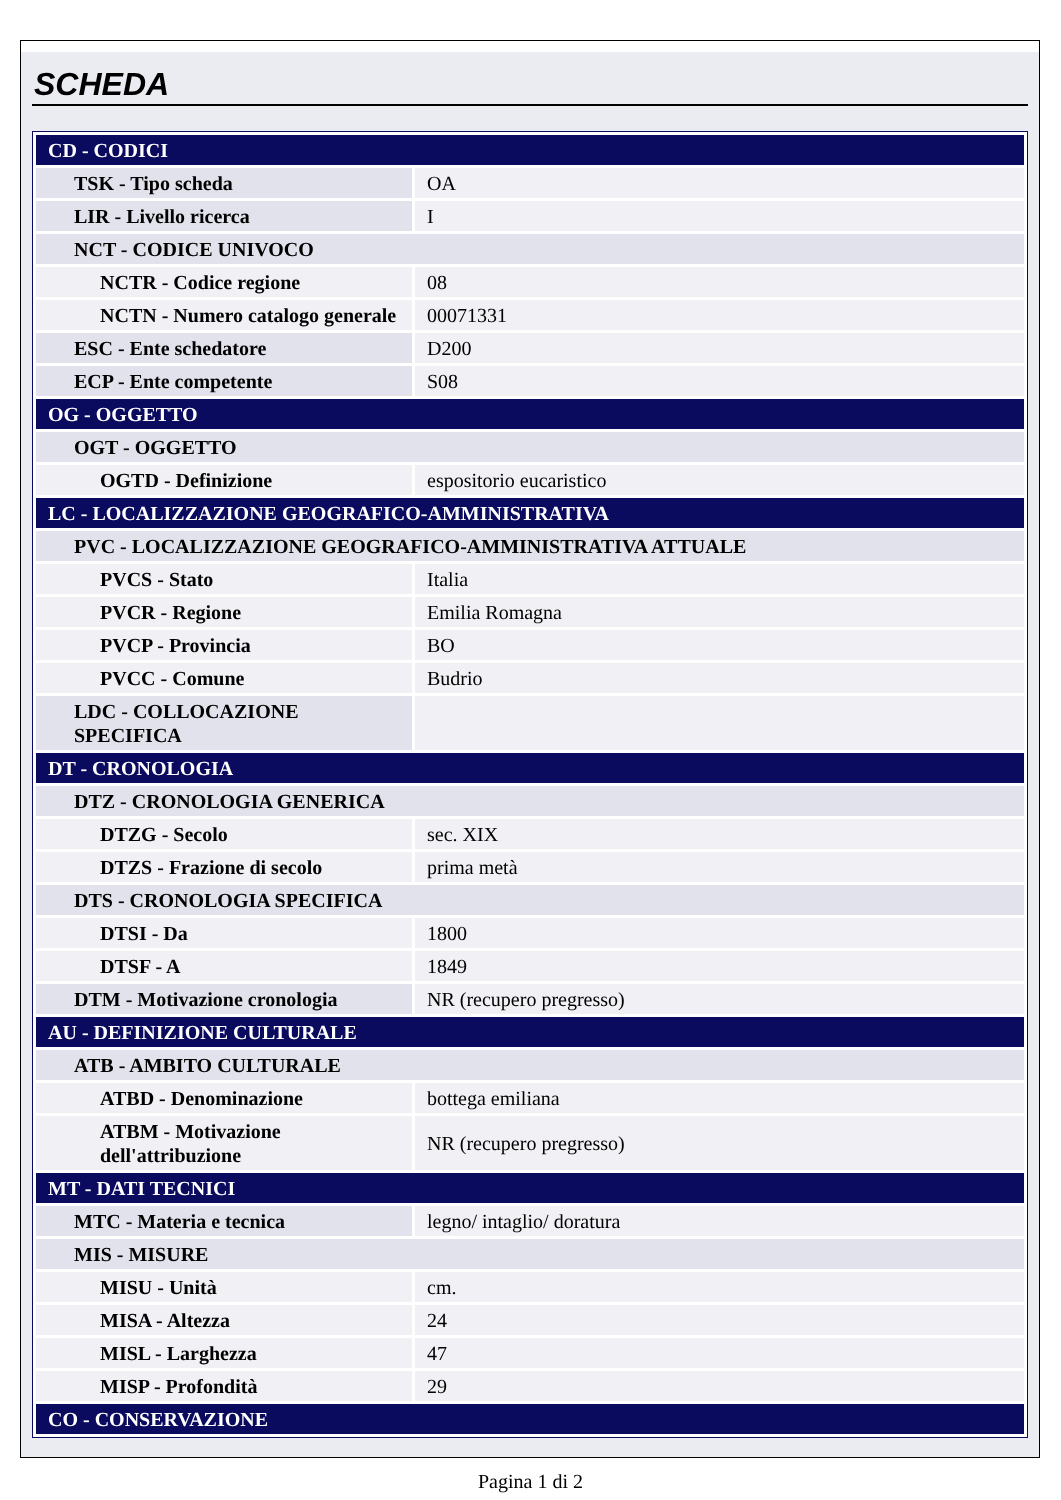SCHEDA
| CD - CODICI | |
| TSK - Tipo scheda | OA |
| LIR - Livello ricerca | I |
| NCT - CODICE UNIVOCO | |
| NCTR - Codice regione | 08 |
| NCTN - Numero catalogo generale | 00071331 |
| ESC - Ente schedatore | D200 |
| ECP - Ente competente | S08 |
| OG - OGGETTO | |
| OGT - OGGETTO | |
| OGTD - Definizione | espositorio eucaristico |
| LC - LOCALIZZAZIONE GEOGRAFICO-AMMINISTRATIVA | |
| PVC - LOCALIZZAZIONE GEOGRAFICO-AMMINISTRATIVA ATTUALE | |
| PVCS - Stato | Italia |
| PVCR - Regione | Emilia Romagna |
| PVCP - Provincia | BO |
| PVCC - Comune | Budrio |
| LDC - COLLOCAZIONE SPECIFICA | |
| DT - CRONOLOGIA | |
| DTZ - CRONOLOGIA GENERICA | |
| DTZG - Secolo | sec. XIX |
| DTZS - Frazione di secolo | prima metà |
| DTS - CRONOLOGIA SPECIFICA | |
| DTSI - Da | 1800 |
| DTSF - A | 1849 |
| DTM - Motivazione cronologia | NR (recupero pregresso) |
| AU - DEFINIZIONE CULTURALE | |
| ATB - AMBITO CULTURALE | |
| ATBD - Denominazione | bottega emiliana |
| ATBM - Motivazione dell'attribuzione | NR (recupero pregresso) |
| MT - DATI TECNICI | |
| MTC - Materia e tecnica | legno/ intaglio/ doratura |
| MIS - MISURE | |
| MISU - Unità | cm. |
| MISA - Altezza | 24 |
| MISL - Larghezza | 47 |
| MISP - Profondità | 29 |
| CO - CONSERVAZIONE | |
Pagina 1 di 2